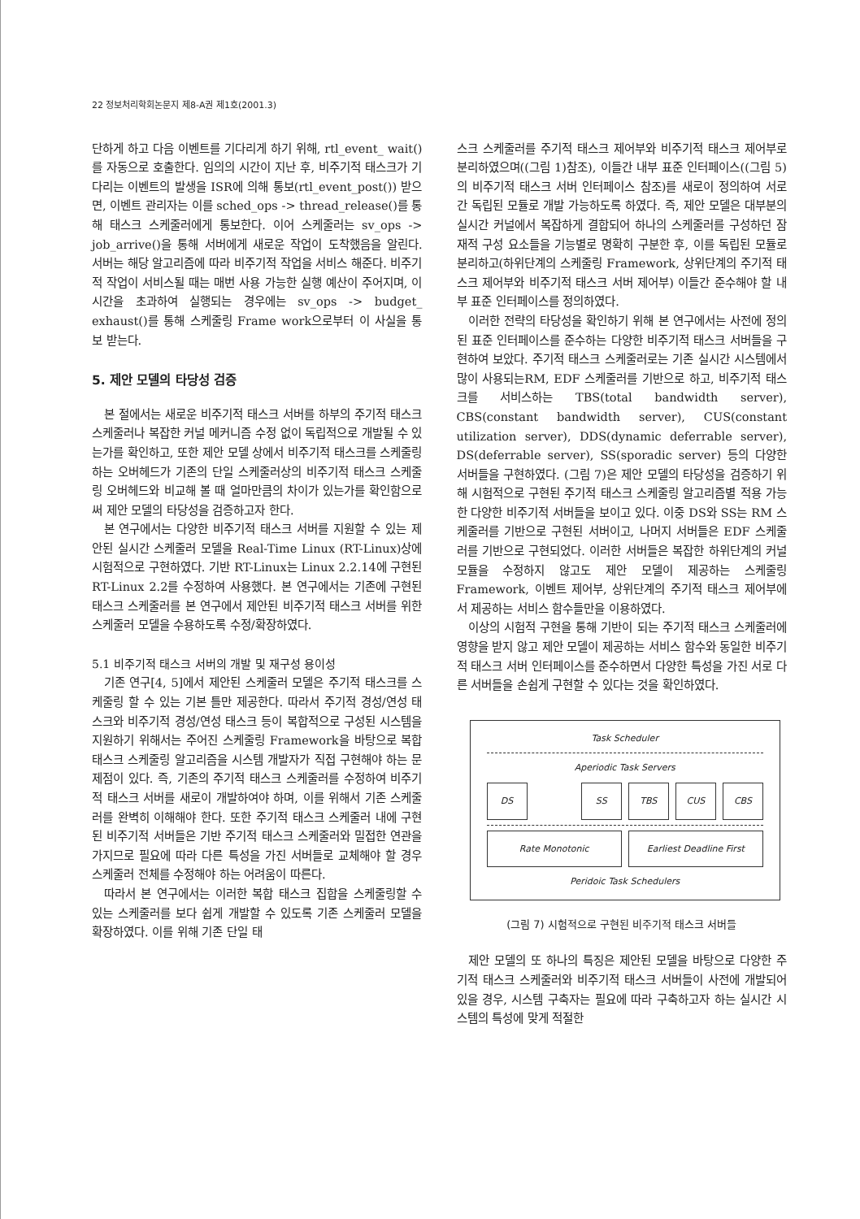22 정보처리학회논문지 제8-A권 제1호(2001.3)
단하게 하고 다음 이벤트를 기다리게 하기 위해, rtl_event_ wait()를 자동으로 호출한다. 임의의 시간이 지난 후, 비주기적 태스크가 기다리는 이벤트의 발생을 ISR에 의해 통보(rtl_event_post()) 받으면, 이벤트 관리자는 이를 sched_ops -> thread_release()를 통해 태스크 스케줄러에게 통보한다. 이어 스케줄러는 sv_ops -> job_arrive()을 통해 서버에게 새로운 작업이 도착했음을 알린다. 서버는 해당 알고리즘에 따라 비주기적 작업을 서비스 해준다. 비주기적 작업이 서비스될 때는 매번 사용 가능한 실행 예산이 주어지며, 이 시간을 초과하여 실행되는 경우에는 sv_ops -> budget_ exhaust()를 통해 스케줄링 Frame work으로부터 이 사실을 통보 받는다.
5. 제안 모델의 타당성 검증
본 절에서는 새로운 비주기적 태스크 서버를 하부의 주기적 태스크 스케줄러나 복잡한 커널 메커니즘 수정 없이 독립적으로 개발될 수 있는가를 확인하고, 또한 제안 모델 상에서 비주기적 태스크를 스케줄링하는 오버헤드가 기존의 단일 스케줄러상의 비주기적 태스크 스케줄링 오버헤드와 비교해 볼 때 얼마만큼의 차이가 있는가를 확인함으로써 제안 모델의 타당성을 검증하고자 한다.
본 연구에서는 다양한 비주기적 태스크 서버를 지원할 수 있는 제안된 실시간 스케줄러 모델을 Real-Time Linux (RT-Linux)상에 시험적으로 구현하였다. 기반 RT-Linux는 Linux 2.2.14에 구현된 RT-Linux 2.2를 수정하여 사용했다. 본 연구에서는 기존에 구현된 태스크 스케줄러를 본 연구에서 제안된 비주기적 태스크 서버를 위한 스케줄러 모델을 수용하도록 수정/확장하였다.
5.1 비주기적 태스크 서버의 개발 및 재구성 용이성
기존 연구[4, 5]에서 제안된 스케줄러 모델은 주기적 태스크를 스케줄링 할 수 있는 기본 틀만 제공한다. 따라서 주기적 경성/연성 태스크와 비주기적 경성/연성 태스크 등이 복합적으로 구성된 시스템을 지원하기 위해서는 주어진 스케줄링 Framework을 바탕으로 복합 태스크 스케줄링 알고리즘을 시스템 개발자가 직접 구현해야 하는 문제점이 있다. 즉, 기존의 주기적 태스크 스케줄러를 수정하여 비주기적 태스크 서버를 새로이 개발하여야 하며, 이를 위해서 기존 스케줄러를 완벽히 이해해야 한다. 또한 주기적 태스크 스케줄러 내에 구현된 비주기적 서버들은 기반 주기적 태스크 스케줄러와 밀접한 연관을 가지므로 필요에 따라 다른 특성을 가진 서버들로 교체해야 할 경우 스케줄러 전체를 수정해야 하는 어려움이 따른다.
따라서 본 연구에서는 이러한 복합 태스크 집합을 스케줄링할 수 있는 스케줄러를 보다 쉽게 개발할 수 있도록 기존 스케줄러 모델을 확장하였다. 이를 위해 기존 단일 태
스크 스케줄러를 주기적 태스크 제어부와 비주기적 태스크 제어부로 분리하였으며((그림 1)참조), 이들간 내부 표준 인터페이스((그림 5)의 비주기적 태스크 서버 인터페이스 참조)를 새로이 정의하여 서로간 독립된 모듈로 개발 가능하도록 하였다. 즉, 제안 모델은 대부분의 실시간 커널에서 복잡하게 결합되어 하나의 스케줄러를 구성하던 잠재적 구성 요소들을 기능별로 명확히 구분한 후, 이를 독립된 모듈로 분리하고(하위단계의 스케줄링 Framework, 상위단계의 주기적 태스크 제어부와 비주기적 태스크 서버 제어부) 이들간 준수해야 할 내부 표준 인터페이스를 정의하였다.
이러한 전략의 타당성을 확인하기 위해 본 연구에서는 사전에 정의된 표준 인터페이스를 준수하는 다양한 비주기적 태스크 서버들을 구현하여 보았다. 주기적 태스크 스케줄러로는 기존 실시간 시스템에서 많이 사용되는RM, EDF 스케줄러를 기반으로 하고, 비주기적 태스크를 서비스하는 TBS(total bandwidth server), CBS(constant bandwidth server), CUS(constant utilization server), DDS(dynamic deferrable server), DS(deferrable server), SS(sporadic server) 등의 다양한 서버들을 구현하였다. (그림 7)은 제안 모델의 타당성을 검증하기 위해 시험적으로 구현된 주기적 태스크 스케줄링 알고리즘별 적용 가능한 다양한 비주기적 서버들을 보이고 있다. 이중 DS와 SS는 RM 스케줄러를 기반으로 구현된 서버이고, 나머지 서버들은 EDF 스케줄러를 기반으로 구현되었다. 이러한 서버들은 복잡한 하위단계의 커널 모듈을 수정하지 않고도 제안 모델이 제공하는 스케줄링 Framework, 이벤트 제어부, 상위단계의 주기적 태스크 제어부에서 제공하는 서비스 함수들만을 이용하였다.
이상의 시험적 구현을 통해 기반이 되는 주기적 태스크 스케줄러에 영향을 받지 않고 제안 모델이 제공하는 서비스 함수와 동일한 비주기적 태스크 서버 인터페이스를 준수하면서 다양한 특성을 가진 서로 다른 서버들을 손쉽게 구현할 수 있다는 것을 확인하였다.
Task Scheduler
Aperiodic Task Servers
DS SS TBS CUS CBS
Rate Monotonic Earliest Deadline First
Peridoic Task Schedulers
(그림 7) 시험적으로 구현된 비주기적 태스크 서버들
제안 모델의 또 하나의 특징은 제안된 모델을 바탕으로 다양한 주기적 태스크 스케줄러와 비주기적 태스크 서버들이 사전에 개발되어 있을 경우, 시스템 구축자는 필요에 따라 구축하고자 하는 실시간 시스템의 특성에 맞게 적절한